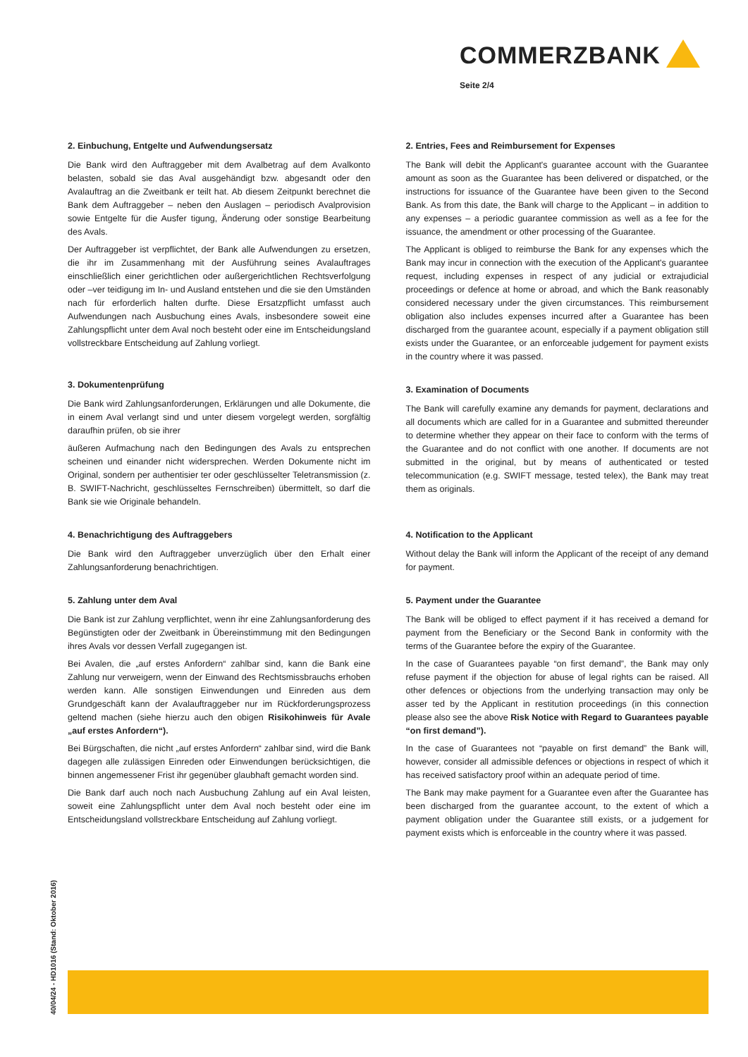COMMERZBANK
Seite 2/4
2. Einbuchung, Entgelte und Aufwendungsersatz
Die Bank wird den Auftraggeber mit dem Avalbetrag auf dem Avalkonto belasten, sobald sie das Aval ausgehändigt bzw. abgesandt oder den Avalauftrag an die Zweitbank er teilt hat. Ab diesem Zeitpunkt berechnet die Bank dem Auftraggeber – neben den Auslagen – periodisch Avalprovision sowie Entgelte für die Ausfer tigung, Änderung oder sonstige Bearbeitung des Avals.
Der Auftraggeber ist verpflichtet, der Bank alle Aufwendungen zu ersetzen, die ihr im Zusammenhang mit der Ausführung seines Avalauftrages einschließlich einer gerichtlichen oder außergerichtlichen Rechtsverfolgung oder –ver teidigung im In- und Ausland entstehen und die sie den Umständen nach für erforderlich halten durfte. Diese Ersatzpflicht umfasst auch Aufwendungen nach Ausbuchung eines Avals, insbesondere soweit eine Zahlungspflicht unter dem Aval noch besteht oder eine im Entscheidungsland vollstreckbare Entscheidung auf Zahlung vorliegt.
3. Dokumentenprüfung
Die Bank wird Zahlungsanforderungen, Erklärungen und alle Dokumente, die in einem Aval verlangt sind und unter diesem vorgelegt werden, sorgfältig daraufhin prüfen, ob sie ihrer
äußeren Aufmachung nach den Bedingungen des Avals zu entsprechen scheinen und einander nicht widersprechen. Werden Dokumente nicht im Original, sondern per authentisier ter oder geschlüsselter Teletransmission (z. B. SWIFT-Nachricht, geschlüsseltes Fernschreiben) übermittelt, so darf die Bank sie wie Originale behandeln.
4. Benachrichtigung des Auftraggebers
Die Bank wird den Auftraggeber unverzüglich über den Erhalt einer Zahlungsanforderung benachrichtigen.
5. Zahlung unter dem Aval
Die Bank ist zur Zahlung verpflichtet, wenn ihr eine Zahlungsanforderung des Begünstigten oder der Zweitbank in Übereinstimmung mit den Bedingungen ihres Avals vor dessen Verfall zugegangen ist.
Bei Avalen, die „auf erstes Anfordern“ zahlbar sind, kann die Bank eine Zahlung nur verweigern, wenn der Einwand des Rechtsmissbrauchs erhoben werden kann. Alle sonstigen Einwendungen und Einreden aus dem Grundgeschäft kann der Avalauftraggeber nur im Rückforderungsprozess geltend machen (siehe hierzu auch den obigen Risikohinweis für Avale „auf erstes Anfordern“).
Bei Bürgschaften, die nicht „auf erstes Anfordern“ zahlbar sind, wird die Bank dagegen alle zulässigen Einreden oder Einwendungen berücksichtigen, die binnen angemessener Frist ihr gegenüber glaubhaft gemacht worden sind.
Die Bank darf auch noch nach Ausbuchung Zahlung auf ein Aval leisten, soweit eine Zahlungspflicht unter dem Aval noch besteht oder eine im Entscheidungsland vollstreckbare Entscheidung auf Zahlung vorliegt.
2. Entries, Fees and Reimbursement for Expenses
The Bank will debit the Applicant's guarantee account with the Guarantee amount as soon as the Guarantee has been delivered or dispatched, or the instructions for issuance of the Guarantee have been given to the Second Bank. As from this date, the Bank will charge to the Applicant – in addition to any expenses – a periodic guarantee commission as well as a fee for the issuance, the amendment or other processing of the Guarantee.
The Applicant is obliged to reimburse the Bank for any expenses which the Bank may incur in connection with the execution of the Applicant's guarantee request, including expenses in respect of any judicial or extrajudicial proceedings or defence at home or abroad, and which the Bank reasonably considered necessary under the given circumstances. This reimbursement obligation also includes expenses incurred after a Guarantee has been discharged from the guarantee acount, especially if a payment obligation still exists under the Guarantee, or an enforceable judgement for payment exists in the country where it was passed.
3. Examination of Documents
The Bank will carefully examine any demands for payment, declarations and all documents which are called for in a Guarantee and submitted thereunder to determine whether they appear on their face to conform with the terms of the Guarantee and do not conflict with one another. If documents are not submitted in the original, but by means of authenticated or tested telecommunication (e.g. SWIFT message, tested telex), the Bank may treat them as originals.
4. Notification to the Applicant
Without delay the Bank will inform the Applicant of the receipt of any demand for payment.
5. Payment under the Guarantee
The Bank will be obliged to effect payment if it has received a demand for payment from the Beneficiary or the Second Bank in conformity with the terms of the Guarantee before the expiry of the Guarantee.
In the case of Guarantees payable “on first demand”, the Bank may only refuse payment if the objection for abuse of legal rights can be raised. All other defences or objections from the underlying transaction may only be asser ted by the Applicant in restitution proceedings (in this connection please also see the above Risk Notice with Regard to Guarantees payable “on first demand”).
In the case of Guarantees not “payable on first demand” the Bank will, however, consider all admissible defences or objections in respect of which it has received satisfactory proof within an adequate period of time.
The Bank may make payment for a Guarantee even after the Guarantee has been discharged from the guarantee account, to the extent of which a payment obligation under the Guarantee still exists, or a judgement for payment exists which is enforceable in the country where it was passed.
40/04/24 - HD1016 (Stand: Oktober 2016)